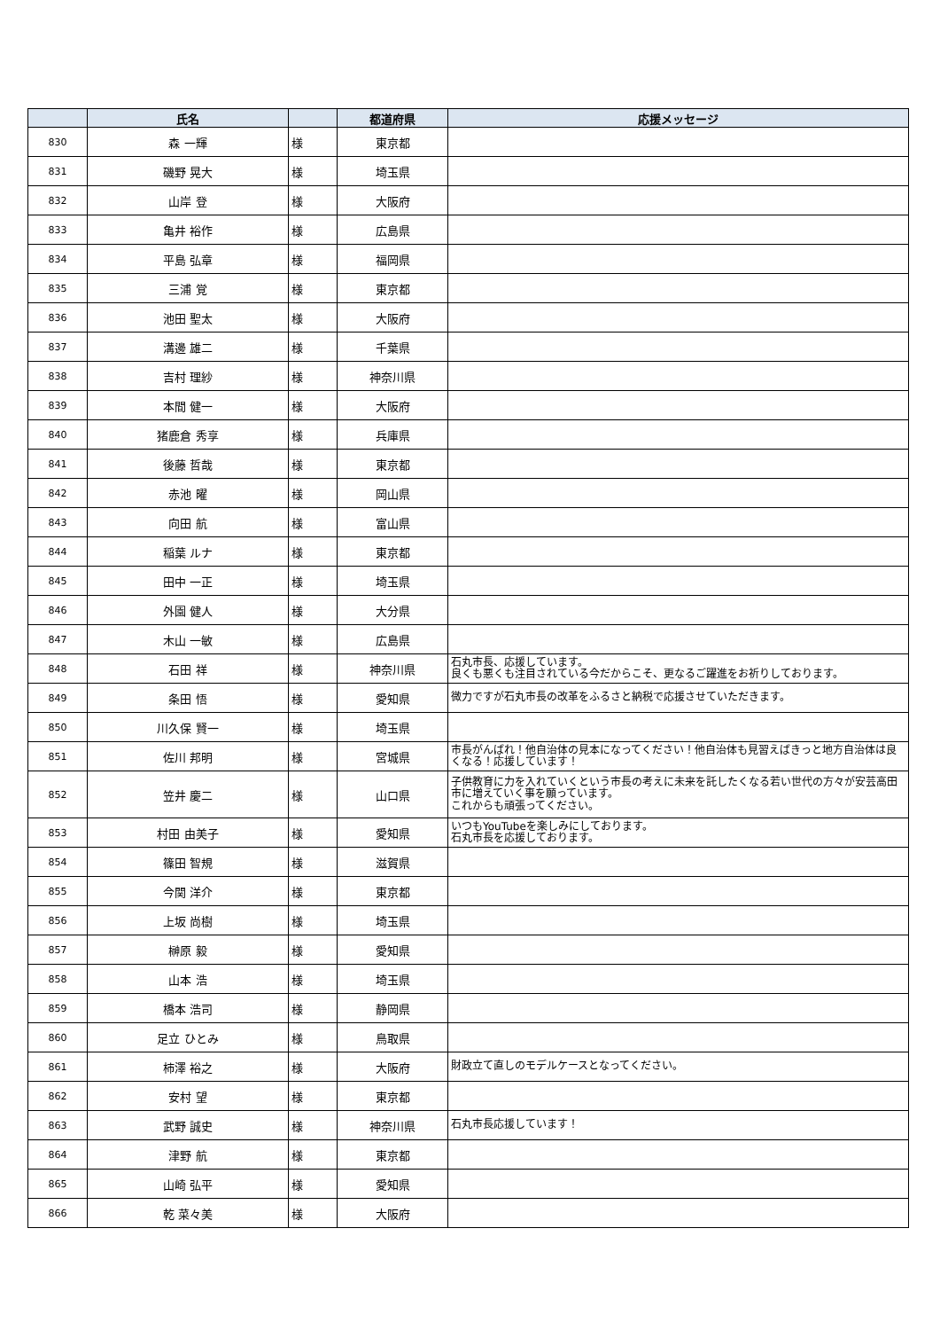| | 氏名 | | 都道府県 | 応援メッセージ |
| --- | --- | --- | --- | --- |
| 830 | 森 一輝 | 様 | 東京都 | |
| 831 | 磯野 晃大 | 様 | 埼玉県 | |
| 832 | 山岸 登 | 様 | 大阪府 | |
| 833 | 亀井 裕作 | 様 | 広島県 | |
| 834 | 平島 弘章 | 様 | 福岡県 | |
| 835 | 三浦 覚 | 様 | 東京都 | |
| 836 | 池田 聖太 | 様 | 大阪府 | |
| 837 | 溝邊 雄二 | 様 | 千葉県 | |
| 838 | 吉村 理紗 | 様 | 神奈川県 | |
| 839 | 本間 健一 | 様 | 大阪府 | |
| 840 | 猪鹿倉 秀享 | 様 | 兵庫県 | |
| 841 | 後藤 哲哉 | 様 | 東京都 | |
| 842 | 赤池 曜 | 様 | 岡山県 | |
| 843 | 向田 航 | 様 | 富山県 | |
| 844 | 稲葉 ルナ | 様 | 東京都 | |
| 845 | 田中 一正 | 様 | 埼玉県 | |
| 846 | 外園 健人 | 様 | 大分県 | |
| 847 | 木山 一敏 | 様 | 広島県 | |
| 848 | 石田 祥 | 様 | 神奈川県 | 石丸市長、応援しています。 良くも悪くも注目されている今だからこそ、更なるご躍進をお祈りしております。 |
| 849 | 条田 悟 | 様 | 愛知県 | 微力ですが石丸市長の改革をふるさと納税で応援させていただきます。 |
| 850 | 川久保 賢一 | 様 | 埼玉県 | |
| 851 | 佐川 邦明 | 様 | 宮城県 | 市長がんばれ！他自治体の見本になってください！他自治体も見習えばきっと地方自治体は良くなる！応援しています！ |
| 852 | 笠井 慶二 | 様 | 山口県 | 子供教育に力を入れていくという市長の考えに未来を託したくなる若い世代の方々が安芸高田市に増えていく事を願っています。 これからも頑張ってください。 |
| 853 | 村田 由美子 | 様 | 愛知県 | いつもYouTubeを楽しみにしております。 石丸市長を応援しております。 |
| 854 | 篠田 智規 | 様 | 滋賀県 | |
| 855 | 今関 洋介 | 様 | 東京都 | |
| 856 | 上坂 尚樹 | 様 | 埼玉県 | |
| 857 | 榊原 毅 | 様 | 愛知県 | |
| 858 | 山本 浩 | 様 | 埼玉県 | |
| 859 | 橋本 浩司 | 様 | 静岡県 | |
| 860 | 足立 ひとみ | 様 | 鳥取県 | |
| 861 | 柿澤 裕之 | 様 | 大阪府 | 財政立て直しのモデルケースとなってください。 |
| 862 | 安村 望 | 様 | 東京都 | |
| 863 | 武野 誠史 | 様 | 神奈川県 | 石丸市長応援しています！ |
| 864 | 津野 航 | 様 | 東京都 | |
| 865 | 山崎 弘平 | 様 | 愛知県 | |
| 866 | 乾 菜々美 | 様 | 大阪府 | |